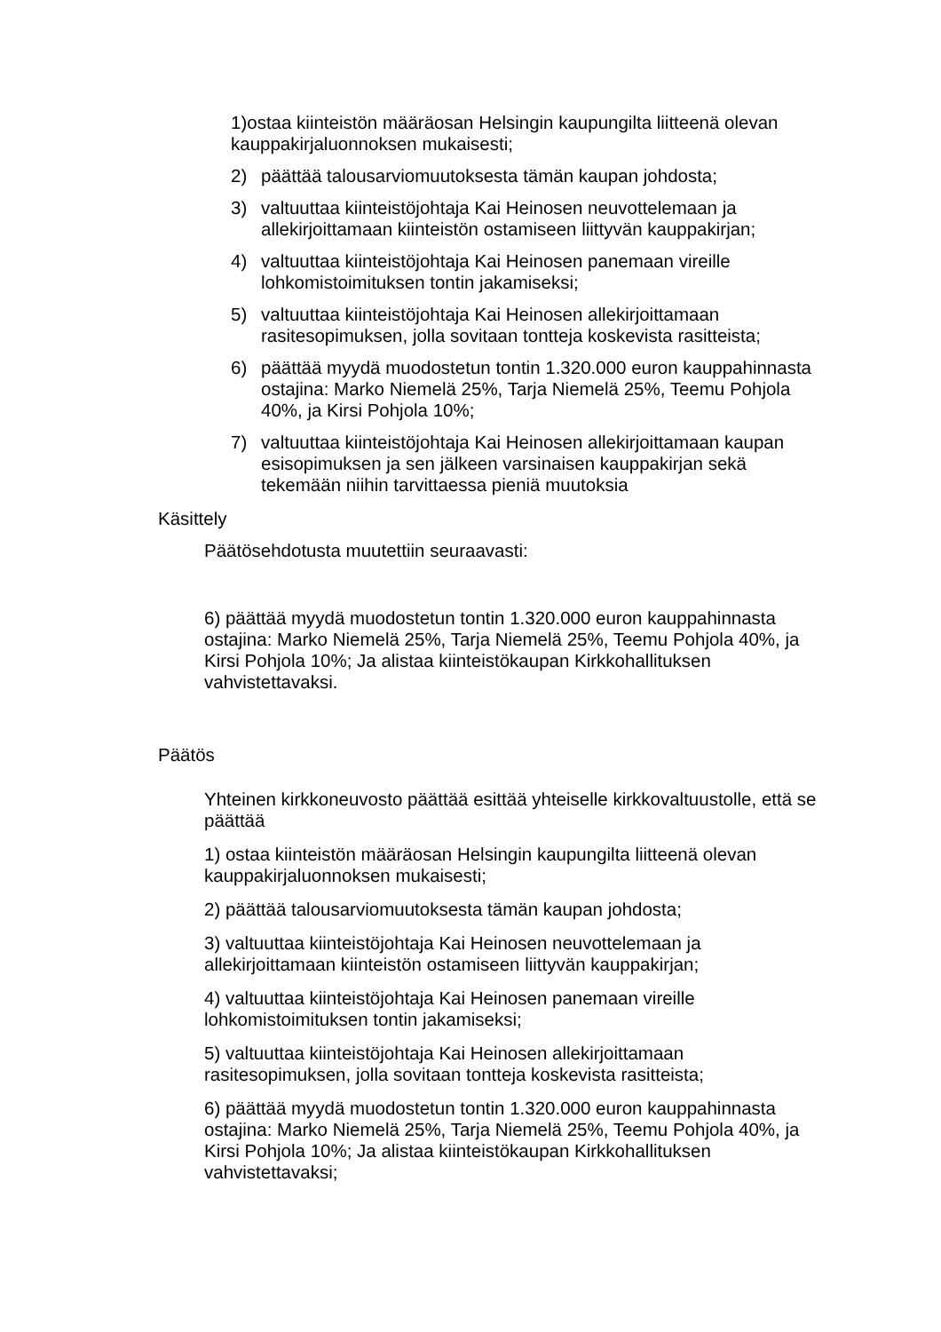1)ostaa kiinteistön määräosan Helsingin kaupungilta liitteenä olevan kauppakirjaluonnoksen mukaisesti;
2) päättää talousarviomuutoksesta tämän kaupan johdosta;
3) valtuuttaa kiinteistöjohtaja Kai Heinosen neuvottelemaan ja allekirjoittamaan kiinteistön ostamiseen liittyvän kauppakirjan;
4) valtuuttaa kiinteistöjohtaja Kai Heinosen panemaan vireille lohkomistoimituksen tontin jakamiseksi;
5) valtuuttaa kiinteistöjohtaja Kai Heinosen allekirjoittamaan rasitesopimuksen, jolla sovitaan tontteja koskevista rasitteista;
6) päättää myydä muodostetun tontin 1.320.000 euron kauppahinnasta ostajina: Marko Niemelä 25%, Tarja Niemelä 25%, Teemu Pohjola 40%, ja Kirsi Pohjola 10%;
7) valtuuttaa kiinteistöjohtaja Kai Heinosen allekirjoittamaan kaupan esisopimuksen ja sen jälkeen varsinaisen kauppakirjan sekä tekemään niihin tarvittaessa pieniä muutoksia
Käsittely
Päätösehdotusta muutettiin seuraavasti:
6) päättää myydä muodostetun tontin 1.320.000 euron kauppahinnasta ostajina: Marko Niemelä 25%, Tarja Niemelä 25%, Teemu Pohjola 40%, ja Kirsi Pohjola 10%; Ja alistaa kiinteistökaupan Kirkkohallituksen vahvistettavaksi.
Päätös
Yhteinen kirkkoneuvosto päättää esittää yhteiselle kirkkovaltuustolle, että se päättää
1) ostaa kiinteistön määräosan Helsingin kaupungilta liitteenä olevan kauppakirjaluonnoksen mukaisesti;
2) päättää talousarviomuutoksesta tämän kaupan johdosta;
3) valtuuttaa kiinteistöjohtaja Kai Heinosen neuvottelemaan ja allekirjoittamaan kiinteistön ostamiseen liittyvän kauppakirjan;
4) valtuuttaa kiinteistöjohtaja Kai Heinosen panemaan vireille lohkomistoimituksen tontin jakamiseksi;
5) valtuuttaa kiinteistöjohtaja Kai Heinosen allekirjoittamaan rasitesopimuksen, jolla sovitaan tontteja koskevista rasitteista;
6) päättää myydä muodostetun tontin 1.320.000 euron kauppahinnasta ostajina: Marko Niemelä 25%, Tarja Niemelä 25%, Teemu Pohjola 40%, ja Kirsi Pohjola 10%; Ja alistaa kiinteistökaupan Kirkkohallituksen vahvistettavaksi;